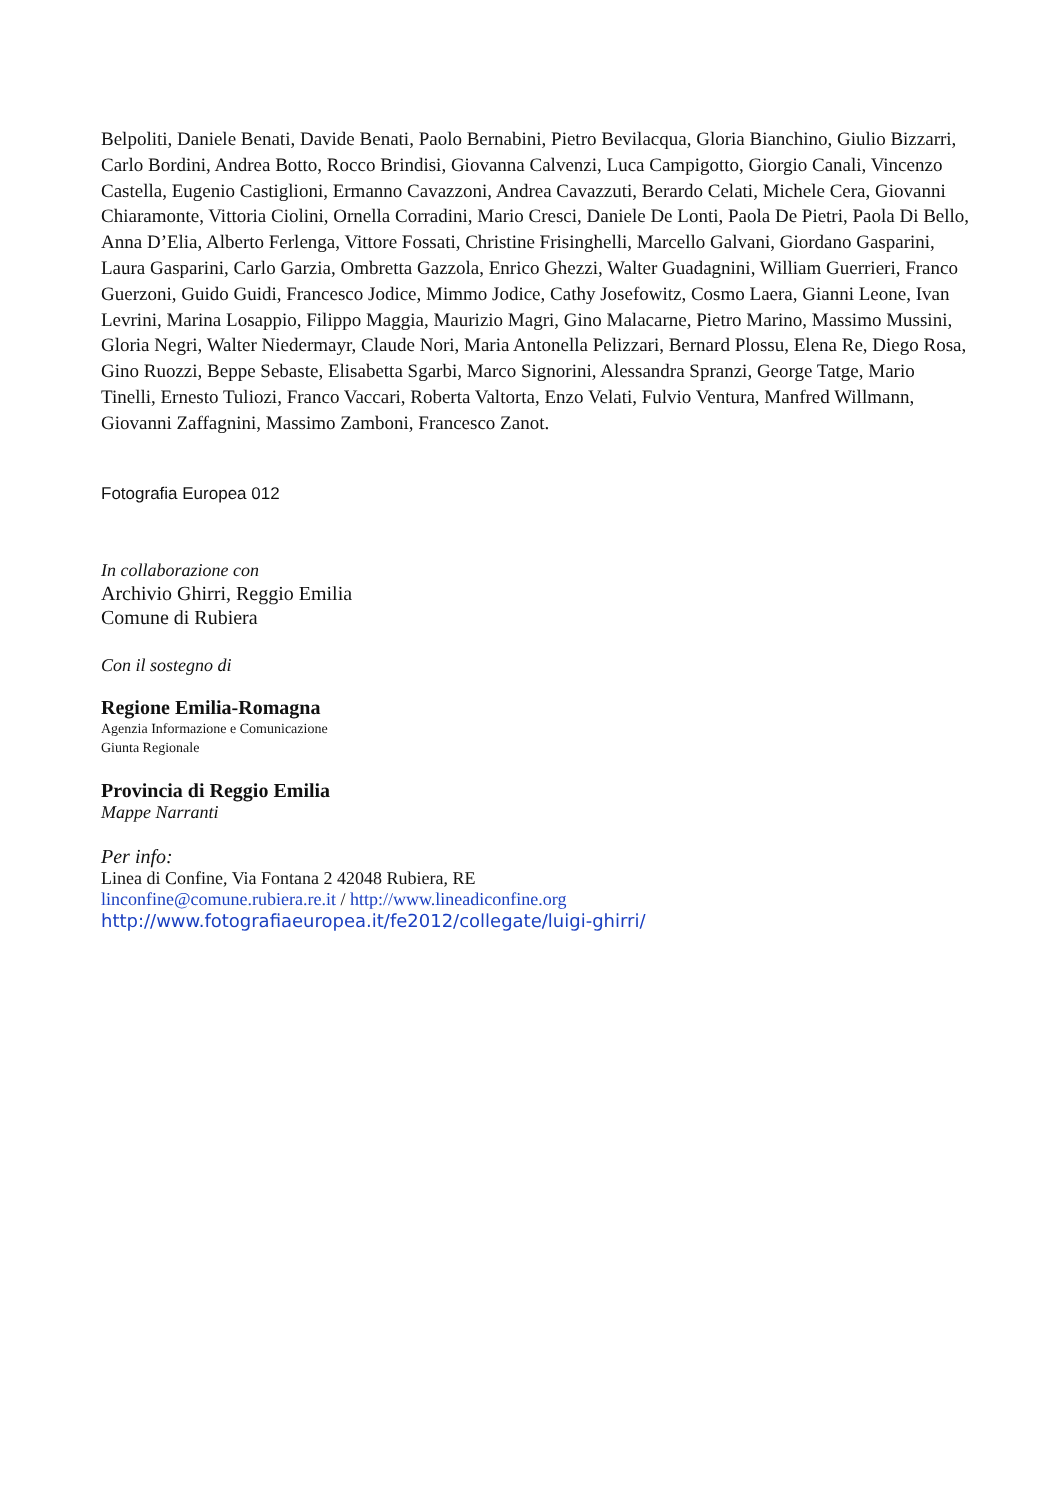Belpoliti, Daniele Benati, Davide Benati, Paolo Bernabini, Pietro Bevilacqua, Gloria Bianchino, Giulio Bizzarri, Carlo Bordini, Andrea Botto, Rocco Brindisi, Giovanna Calvenzi, Luca Campigotto, Giorgio Canali, Vincenzo Castella, Eugenio Castiglioni, Ermanno Cavazzoni, Andrea Cavazzuti, Berardo Celati, Michele Cera, Giovanni Chiaramonte, Vittoria Ciolini, Ornella Corradini, Mario Cresci, Daniele De Lonti, Paola De Pietri, Paola Di Bello, Anna D’Elia, Alberto Ferlenga, Vittore Fossati, Christine Frisinghelli, Marcello Galvani, Giordano Gasparini, Laura Gasparini, Carlo Garzia, Ombretta Gazzola, Enrico Ghezzi, Walter Guadagnini, William Guerrieri, Franco Guerzoni, Guido Guidi, Francesco Jodice, Mimmo Jodice, Cathy Josefowitz, Cosmo Laera, Gianni Leone, Ivan Levrini, Marina Losappio, Filippo Maggia, Maurizio Magri, Gino Malacarne, Pietro Marino, Massimo Mussini, Gloria Negri, Walter Niedermayr, Claude Nori, Maria Antonella Pelizzari, Bernard Plossu, Elena Re, Diego Rosa, Gino Ruozzi, Beppe Sebaste, Elisabetta Sgarbi, Marco Signorini, Alessandra Spranzi, George Tatge, Mario Tinelli, Ernesto Tuliozi, Franco Vaccari, Roberta Valtorta, Enzo Velati, Fulvio Ventura, Manfred Willmann, Giovanni Zaffagnini, Massimo Zamboni, Francesco Zanot.
Fotografia Europea 012
In collaborazione con
Archivio Ghirri, Reggio Emilia
Comune di Rubiera
Con il sostegno di
Regione Emilia-Romagna
Agenzia Informazione e Comunicazione
Giunta Regionale
Provincia di Reggio Emilia
Mappe Narranti
Per info:
Linea di Confine, Via Fontana 2 42048 Rubiera, RE
linconfine@comune.rubiera.re.it / http://www.lineadiconfine.org
http://www.fotografiaeuropea.it/fe2012/collegate/luigi-ghirri/